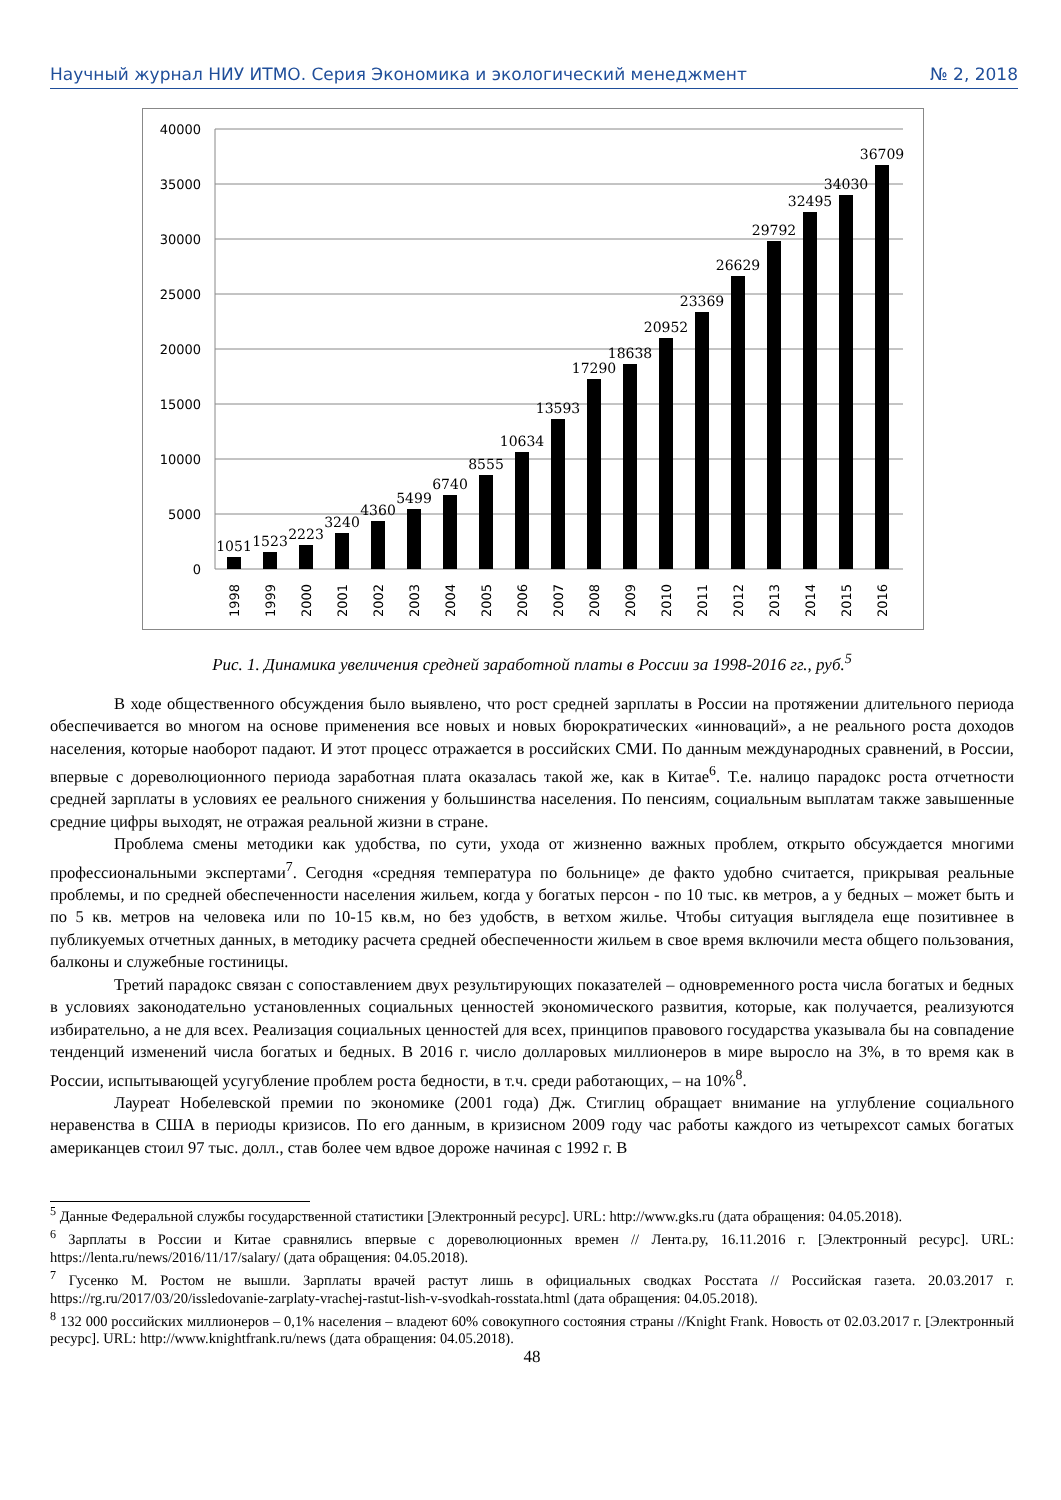Научный журнал НИУ ИТМО. Серия Экономика и экологический менеджмент № 2, 2018
40000
35000
30000
25000
20000
15000
10000
5000
0
1051
1523
2223
3240
4360
5499
6740
8555
10634
13593
17290
18638
20952
23369
26629
29792
32495
34030
36709
1998
1999
2000
2001
2002
2003
2004
2005
2006
2007
2008
2009
2010
2011
2012
2013
2014
2015
2016
Рис. 1. Динамика увеличения средней заработной платы в России за 1998-2016 гг., руб.<sup>5</sup>
В ходе общественного обсуждения было выявлено, что рост средней зарплаты в России на протяжении длительного периода обеспечивается во многом на основе применения все новых и новых бюрократических «инноваций», а не реального роста доходов населения, которые наоборот падают. И этот процесс отражается в российских СМИ. По данным международных сравнений, в России, впервые с дореволюционного периода заработная плата оказалась такой же, как в Китае<sup>6</sup>. Т.е. налицо парадокс роста отчетности средней зарплаты в условиях ее реального снижения у большинства населения. По пенсиям, социальным выплатам также завышенные средние цифры выходят, не отражая реальной жизни в стране.
Проблема смены методики как удобства, по сути, ухода от жизненно важных проблем, открыто обсуждается многими профессиональными экспертами<sup>7</sup>. Сегодня «средняя температура по больнице» де факто удобно считается, прикрывая реальные проблемы, и по средней обеспеченности населения жильем, когда у богатых персон - по 10 тыс. кв метров, а у бедных – может быть и по 5 кв. метров на человека или по 10-15 кв.м, но без удобств, в ветхом жилье. Чтобы ситуация выглядела еще позитивнее в публикуемых отчетных данных, в методику расчета средней обеспеченности жильем в свое время включили места общего пользования, балконы и служебные гостиницы.
Третий парадокс связан с сопоставлением двух результирующих показателей – одновременного роста числа богатых и бедных в условиях законодательно установленных социальных ценностей экономического развития, которые, как получается, реализуются избирательно, а не для всех. Реализация социальных ценностей для всех, принципов правового государства указывала бы на совпадение тенденций изменений числа богатых и бедных. В 2016 г. число долларовых миллионеров в мире выросло на 3%, в то время как в России, испытывающей усугубление проблем роста бедности, в т.ч. среди работающих, – на 10%<sup>8</sup>.
Лауреат Нобелевской премии по экономике (2001 года) Дж. Стиглиц обращает внимание на углубление социального неравенства в США в периоды кризисов. По его данным, в кризисном 2009 году час работы каждого из четырехсот самых богатых американцев стоил 97 тыс. долл., став более чем вдвое дороже начиная с 1992 г. В
<sup>5</sup> Данные Федеральной службы государственной статистики [Электронный ресурс]. URL: http://www.gks.ru (дата обращения: 04.05.2018).
<sup>6</sup> Зарплаты в России и Китае сравнялись впервые с дореволюционных времен // Лента.ру, 16.11.2016 г. [Электронный ресурс]. URL: https://lenta.ru/news/2016/11/17/salary/ (дата обращения: 04.05.2018).
<sup>7</sup> Гусенко М. Ростом не вышли. Зарплаты врачей растут лишь в официальных сводках Росстата // Российская газета. 20.03.2017 г. https://rg.ru/2017/03/20/issledovanie-zarplaty-vrachej-rastut-lish-v-svodkah-rosstata.html (дата обращения: 04.05.2018).
<sup>8</sup> 132 000 российских миллионеров – 0,1% населения – владеют 60% совокупного состояния страны //Knight Frank. Новость от 02.03.2017 г. [Электронный ресурс]. URL: http://www.knightfrank.ru/news (дата обращения: 04.05.2018).
48